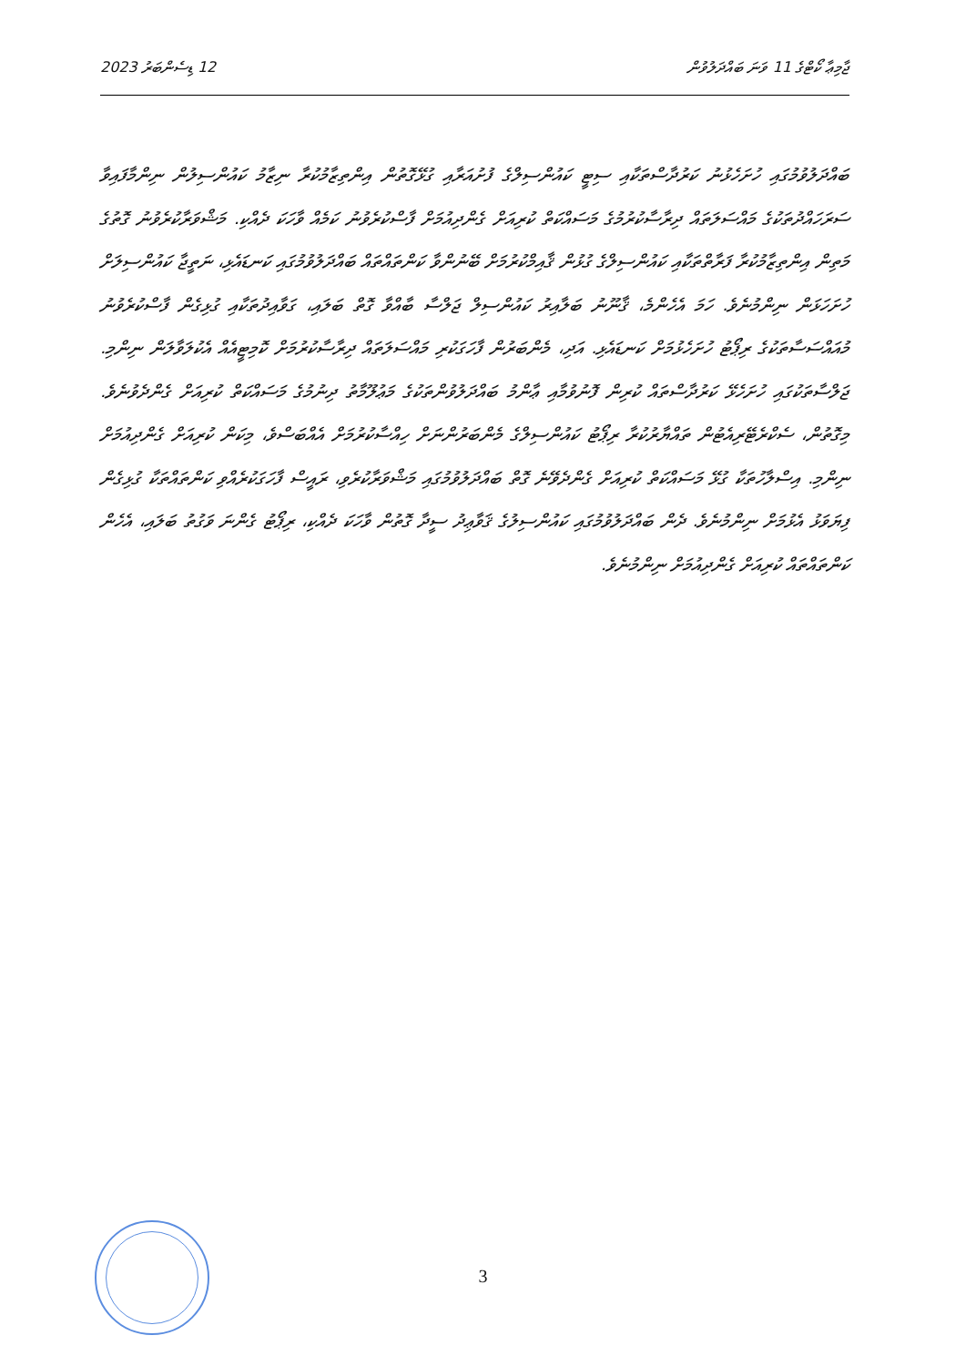12 ޑިސެންބަރު 2023 ޖާމިޢާ ކޯޓްގެ 11 ވަނަ ބައްދަލުވުން
ބައްދަލުވުމުގައި ހުށަހެޅުނު ކަރުދާސްތަކާއި ސިޓީ ކައުންސިލްގެ ފުށުއަރާއި ގުޅޭގޮތުން އިންތިޒާމުކުރާ ނިޒާމު ކައުންސިލުން ނިންމާފައިވާ ސަރަހައްދުތަކުގެ މައްސަލަތައް ދިރާސާކުރުމުގެ މަސައްކަތް ކުރިއަށް ގެންދިއުމަށް ފާސްކުރެވުނު ކަމެއް ވާހަކަ ދެއްކި. މަޝްވަރާކުރެވުނު ގޮތުގެ މަތިން އިންތިޒާމުކުރާ ފަރާތްތަކާއި ކައުންސިލްގެ ގުޅުން ޤާއިމްކުރުމަށް ބޭނުންވާ ކަންތައްތައް ބައްދަލުވުމުގައި ކަނޑައެޅި، ނަތީޖާ ކައުންސިލަށް ހުށަހަޅަން ނިންމުނެވެ. ހަމަ އެހެންމެ، ޤާނޫނު ބަލާއިރު ކައުންސިލް ޖަލްސާ ބާއްވާ ގޮތް ބަލައި، ގަވާއިދުތަކާއި ގުޅިގެން ފާސްކުރެވުނު މުއައްސަސާތަކުގެ ރިޕޯޓު ހުށަހެޅުމަށް ކަނޑައެޅި. އަދި، މެންބަރުން ފާހަގަކުރި މައްސަލަތައް ދިރާސާކުރުމަށް ކޮމިޓީއެއް އެކުލަވާލަން ނިންމި. ޖަލްސާތަކުގައި ހުށަހެޅޭ ކަރުދާސްތައް ކުރިން ފޮނުވުމާއި ޢާންމު ބައްދަލުވުންތަކުގެ މަޢުލޫމާތު ދިނުމުގެ މަސައްކަތް ކުރިއަށް ގެންދެވުނެވެ. މިގޮތުން، ސެކްރެޓޭރިއެޓުން ތައްޔާރުކުރާ ރިޕޯޓު ކައުންސިލްގެ މެންބަރުންނަށް ހިއްސާކުރުމަށް އެއްބަސްވެ، މިކަން ކުރިއަށް ގެންދިއުމަށް ނިންމި. އިސްލާހުތަކާ ގުޅޭ މަސައްކަތް ކުރިއަށް ގެންދެވޭނެ ގޮތް ބައްދަލުވުމުގައި މަޝްވަރާކުރެވި، ރައީސް ފާހަގަކުރެއްވި ކަންތައްތަކާ ގުޅިގެން ފިޔަވަޅު އެޅުމަށް ނިންމުނެވެ. ދެން ބައްދަލުވުމުގައި ކައުންސިލުގެ ޤަވާޢިދު ސީދާ ގޮތުން ވާހަކަ ދެއްކި، ރިޕޯޓު ގެންނަ ވަގުތު ބަލައި، އެހެން ކަންތައްތައް ކުރިއަށް ގެންދިއުމަށް ނިންމުނެވެ.
3